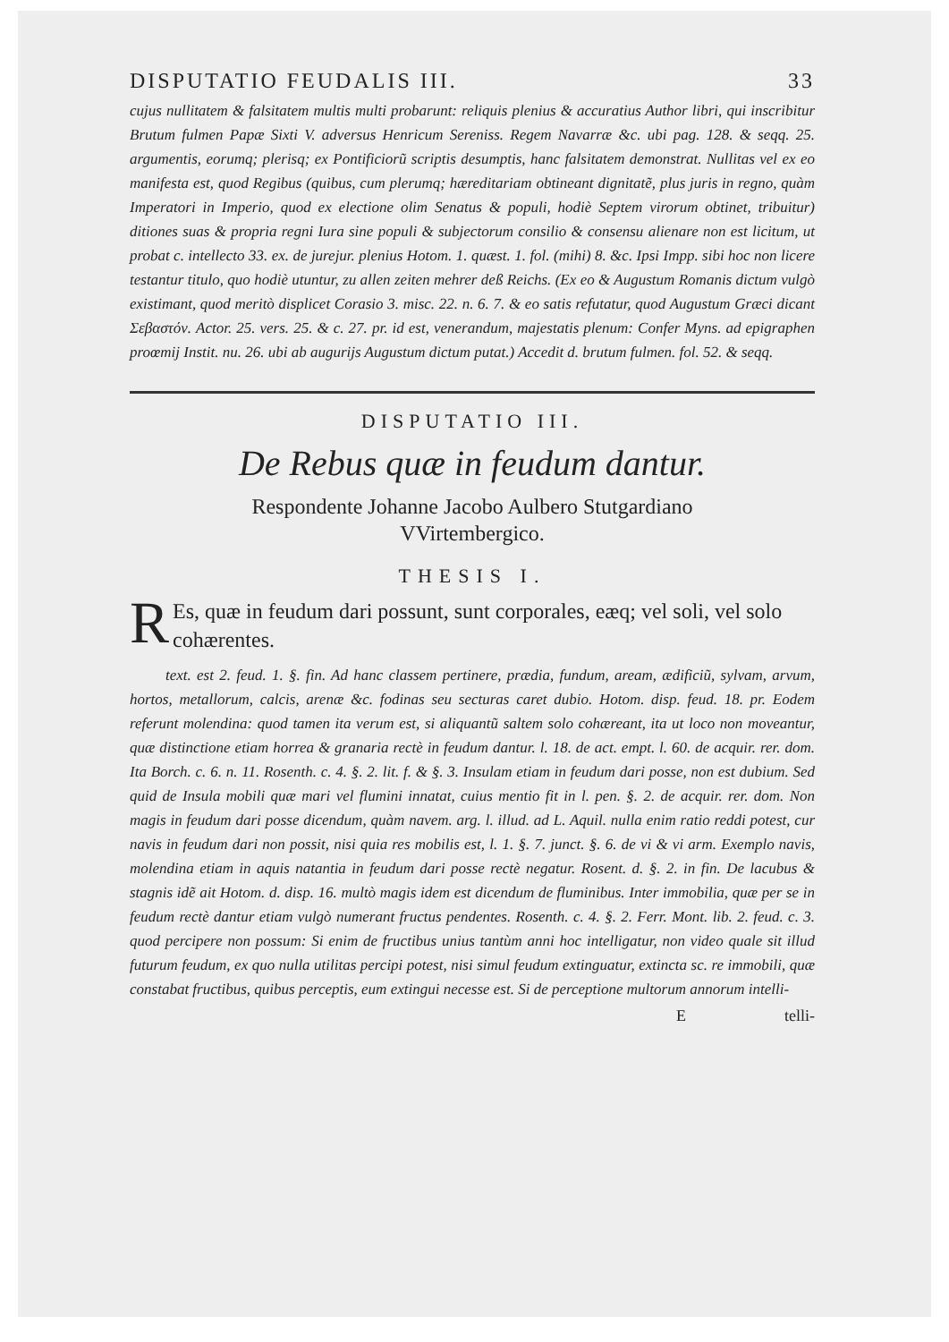DISPUTATIO FEUDALIS III. 33
cujus nullitatem & falsitatem multis multi probarunt: reliquis plenius & accuratius Author libri, qui inscribitur Brutum fulmen Papæ Sixti V. adversus Henricum Sereniss. Regem Navarræ &c. ubi pag. 128. & seqq. 25. argumentis, eorumq; plerisq; ex Pontificiorũ scriptis desumptis, hanc falsitatem demonstrat. Nullitas vel ex eo manifesta est, quod Regibus (quibus, cum plerumq; hæreditariam obtineant dignitatẽ, plus juris in regno, quàm Imperatori in Imperio, quod ex electione olim Senatus & populi, hodiè Septem virorum obtinet, tribuitur) ditiones suas & propria regni Iura sine populi & subjectorum consilio & consensu alienare non est licitum, ut probat c. intellecto 33. ex. de jurejur. plenius Hotom. 1. quæst. 1. fol. (mihi) 8. &c. Ipsi Impp. sibi hoc non licere testantur titulo, quo hodiè utuntur, zu allen zeiten mehrer deß Reichs. (Ex eo & Augustum Romanis dictum vulgò existimant, quod meritò displicet Corasio 3. misc. 22. n. 6. 7. & eo satis refutatur, quod Augustum Græci dicant Σεβαστόν. Actor. 25. vers. 25. & c. 27. pr. id est, venerandum, majestatis plenum: Confer Myns. ad epigraphen proœmij Instit. nu. 26. ubi ab augurijs Augustum dictum putat.) Accedit d. brutum fulmen. fol. 52. & seqq.
DISPUTATIO III.
De Rebus quæ in feudum dantur.
Respondente Johanne Jacobo Aulbero Stutgardiano
VVirtembergico.
THESIS I.
REs, quæ in feudum dari possunt, sunt corporales, eæq; vel soli, vel solo cohærentes.
text. est 2. feud. 1. §. fin. Ad hanc classem pertinere, prædia, fundum, aream, ædificiũ, sylvam, arvum, hortos, metallorum, calcis, arenæ &c. fodinas seu secturas caret dubio. Hotom. disp. feud. 18. pr. Eodem referunt molendina: quod tamen ita verum est, si aliquantũ saltem solo cohæreant, ita ut loco non moveantur, quæ distinctione etiam horrea & granaria rectè in feudum dantur. l. 18. de act. empt. l. 60. de acquir. rer. dom. Ita Borch. c. 6. n. 11. Rosenth. c. 4. §. 2. lit. f. & §. 3. Insulam etiam in feudum dari posse, non est dubium. Sed quid de Insula mobili quæ mari vel flumini innatat, cuius mentio fit in l. pen. §. 2. de acquir. rer. dom. Non magis in feudum dari posse dicendum, quàm navem. arg. l. illud. ad L. Aquil. nulla enim ratio reddi potest, cur navis in feudum dari non possit, nisi quia res mobilis est, l. 1. §. 7. junct. §. 6. de vi & vi arm. Exemplo navis, molendina etiam in aquis natantia in feudum dari posse rectè negatur. Rosent. d. §. 2. in fin. De lacubus & stagnis idẽ ait Hotom. d. disp. 16. multò magis idem est dicendum de fluminibus. Inter immobilia, quæ per se in feudum rectè dantur etiam vulgò numerant fructus pendentes. Rosenth. c. 4. §. 2. Ferr. Mont. lib. 2. feud. c. 3. quod percipere non possum: Si enim de fructibus unius tantùm anni hoc intelligatur, non video quale sit illud futurum feudum, ex quo nulla utilitas percipi potest, nisi simul feudum extinguatur, extincta sc. re immobili, quæ constabat fructibus, quibus perceptis, eum extingui necesse est. Si de perceptione multorum annorum intelli-
Etelli-